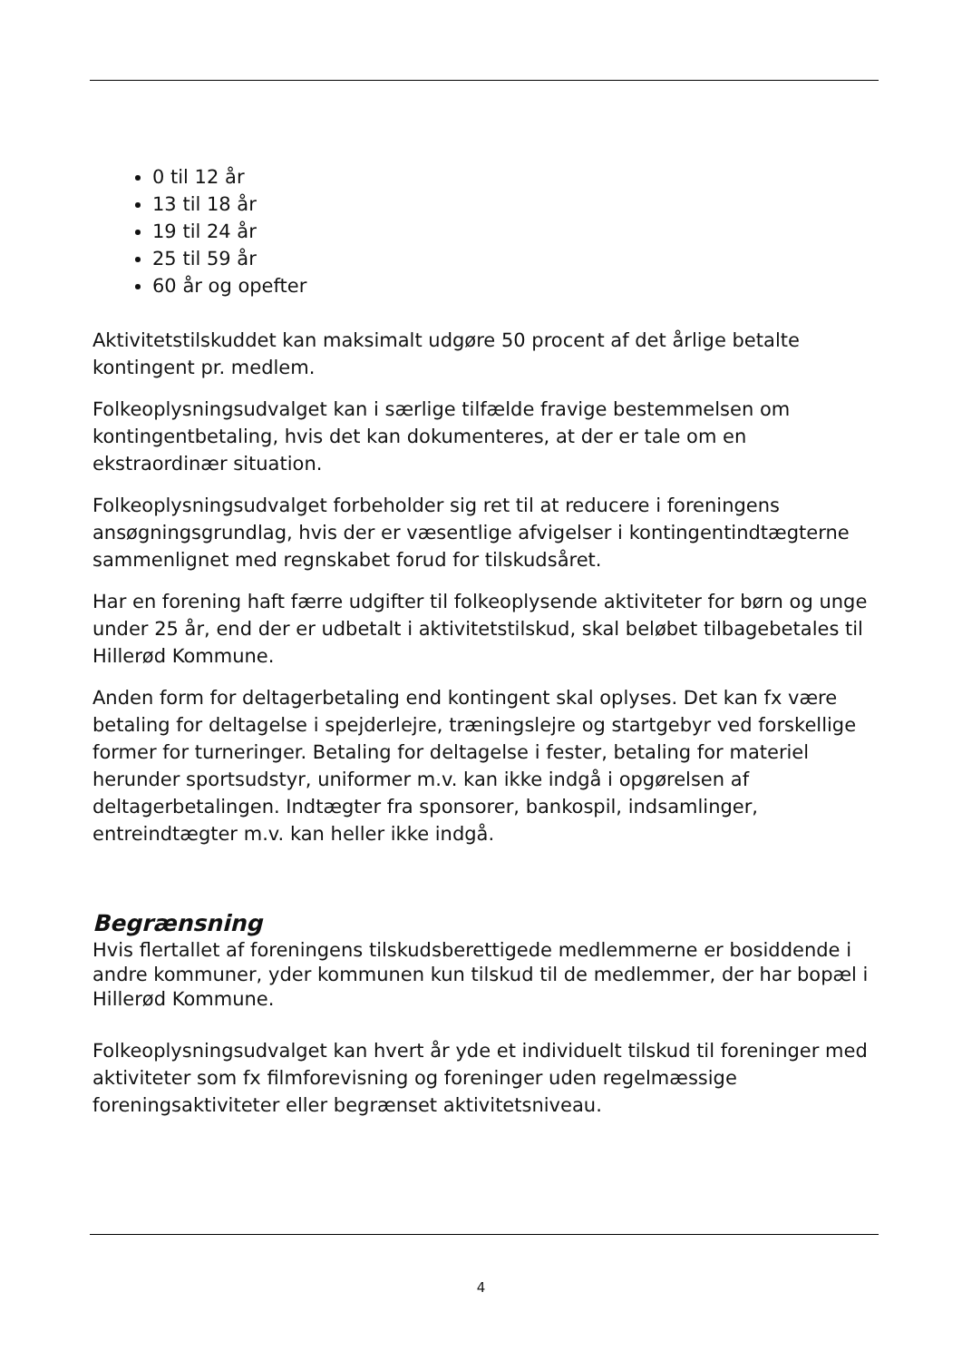0 til 12 år
13 til 18 år
19 til 24 år
25 til 59 år
60 år og opefter
Aktivitetstilskuddet kan maksimalt udgøre 50 procent af det årlige betalte kontingent pr. medlem.
Folkeoplysningsudvalget kan i særlige tilfælde fravige bestemmelsen om kontingentbetaling, hvis det kan dokumenteres, at der er tale om en ekstraordinær situation.
Folkeoplysningsudvalget forbeholder sig ret til at reducere i foreningens ansøgningsgrundlag, hvis der er væsentlige afvigelser i kontingentindtægterne sammenlignet med regnskabet forud for tilskudsåret.
Har en forening haft færre udgifter til folkeoplysende aktiviteter for børn og unge under 25 år, end der er udbetalt i aktivitetstilskud, skal beløbet tilbagebetales til Hillerød Kommune.
Anden form for deltagerbetaling end kontingent skal oplyses. Det kan fx være betaling for deltagelse i spejderlejre, træningslejre og startgebyr ved forskellige former for turneringer. Betaling for deltagelse i fester, betaling for materiel herunder sportsudstyr, uniformer m.v. kan ikke indgå i opgørelsen af deltagerbetalingen. Indtægter fra sponsorer, bankospil, indsamlinger, entreindtægter m.v. kan heller ikke indgå.
Begrænsning
Hvis flertallet af foreningens tilskudsberettigede medlemmerne er bosiddende i andre kommuner, yder kommunen kun tilskud til de medlemmer, der har bopæl i Hillerød Kommune.
Folkeoplysningsudvalget kan hvert år yde et individuelt tilskud til foreninger med aktiviteter som fx filmforevisning og foreninger uden regelmæssige foreningsaktiviteter eller begrænset aktivitetsniveau.
4